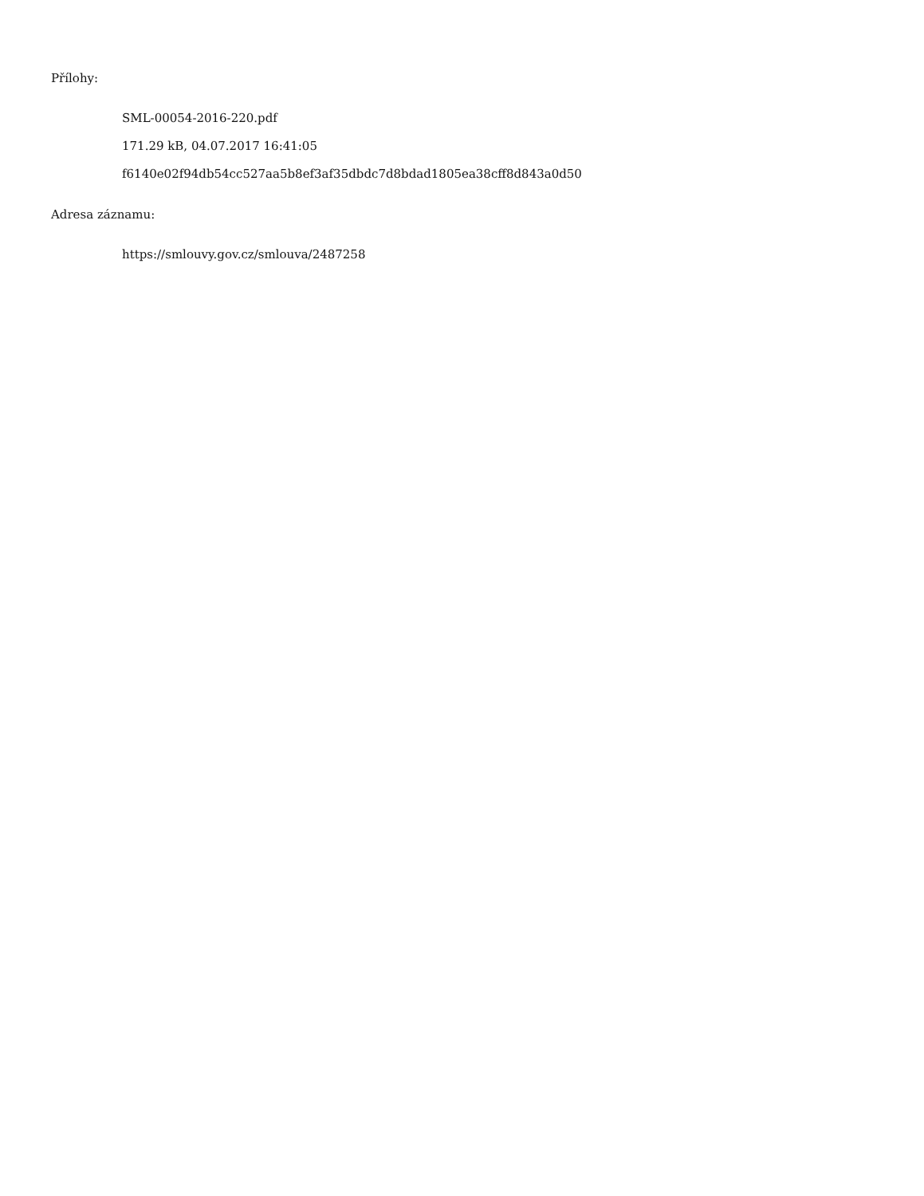Přílohy:
SML-00054-2016-220.pdf
171.29 kB, 04.07.2017 16:41:05
f6140e02f94db54cc527aa5b8ef3af35dbdc7d8bdad1805ea38cff8d843a0d50
Adresa záznamu:
https://smlouvy.gov.cz/smlouva/2487258